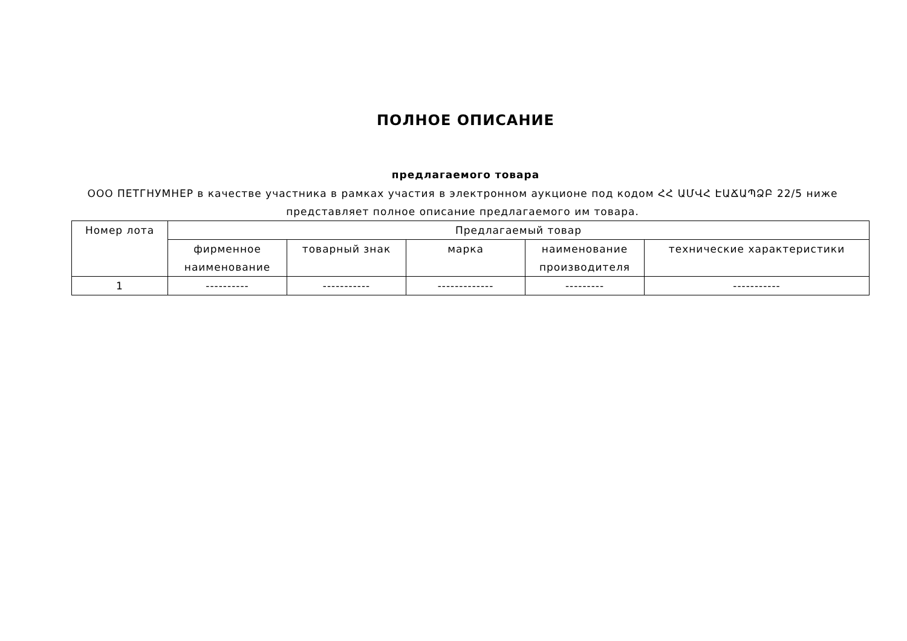ПОЛНОЕ ОПИСАНИЕ
предлагаемого товара
ООО ПЕТГНУМНЕР в качестве участника в рамках участия в электронном аукционе под кодом ՀՀ ԱՄՎՀ ԷԱՃԱՊՁԲ 22/5 ниже представляет полное описание предлагаемого им товара.
| Номер лота | Предлагаемый товар | | | | |
| --- | --- | --- | --- | --- | --- |
| | фирменное наименование | товарный знак | марка | наименование производителя | технические характеристики |
| 1 | ---------- | ----------- | ------------- | --------- | ----------- |